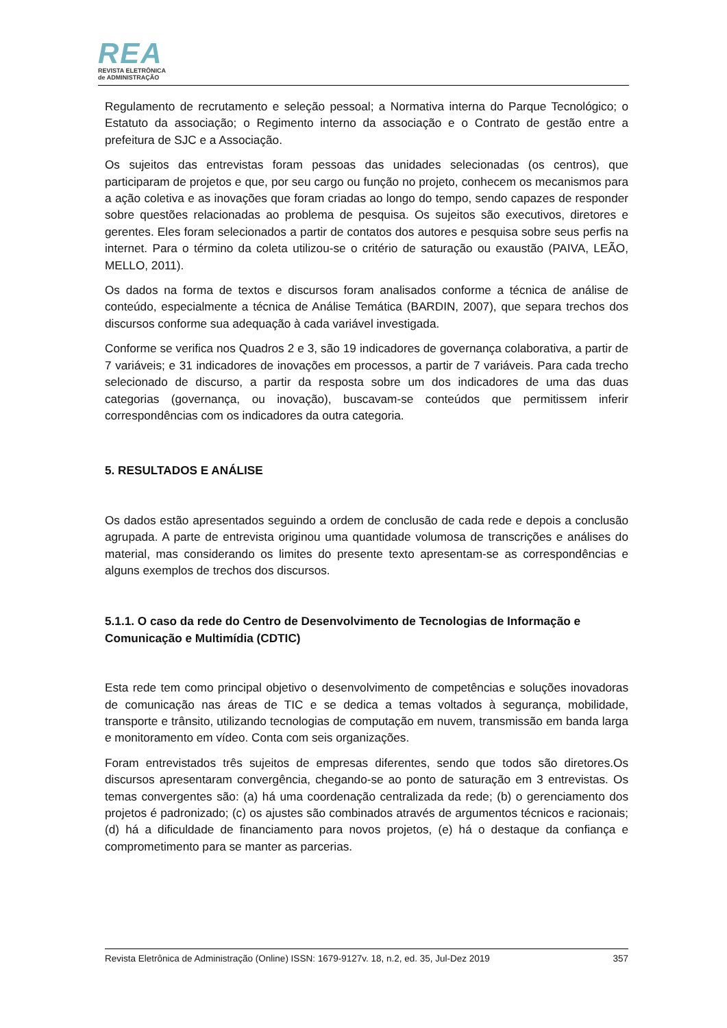REA
REVISTA ELETRÔNICA
de ADMINISTRAÇÃO
Regulamento de recrutamento e seleção pessoal; a Normativa interna do Parque Tecnológico; o Estatuto da associação; o Regimento interno da associação e o Contrato de gestão entre a prefeitura de SJC e a Associação.
Os sujeitos das entrevistas foram pessoas das unidades selecionadas (os centros), que participaram de projetos e que, por seu cargo ou função no projeto, conhecem os mecanismos para a ação coletiva e as inovações que foram criadas ao longo do tempo, sendo capazes de responder sobre questões relacionadas ao problema de pesquisa. Os sujeitos são executivos, diretores e gerentes. Eles foram selecionados a partir de contatos dos autores e pesquisa sobre seus perfis na internet. Para o término da coleta utilizou-se o critério de saturação ou exaustão (PAIVA, LEÃO, MELLO, 2011).
Os dados na forma de textos e discursos foram analisados conforme a técnica de análise de conteúdo, especialmente a técnica de Análise Temática (BARDIN, 2007), que separa trechos dos discursos conforme sua adequação à cada variável investigada.
Conforme se verifica nos Quadros 2 e 3, são 19 indicadores de governança colaborativa, a partir de 7 variáveis; e 31 indicadores de inovações em processos, a partir de 7 variáveis. Para cada trecho selecionado de discurso, a partir da resposta sobre um dos indicadores de uma das duas categorias (governança, ou inovação), buscavam-se conteúdos que permitissem inferir correspondências com os indicadores da outra categoria.
5. RESULTADOS E ANÁLISE
Os dados estão apresentados seguindo a ordem de conclusão de cada rede e depois a conclusão agrupada. A parte de entrevista originou uma quantidade volumosa de transcrições e análises do material, mas considerando os limites do presente texto apresentam-se as correspondências e alguns exemplos de trechos dos discursos.
5.1.1. O caso da rede do Centro de Desenvolvimento de Tecnologias de Informação e Comunicação e Multimídia (CDTIC)
Esta rede tem como principal objetivo o desenvolvimento de competências e soluções inovadoras de comunicação nas áreas de TIC e se dedica a temas voltados à segurança, mobilidade, transporte e trânsito, utilizando tecnologias de computação em nuvem, transmissão em banda larga e monitoramento em vídeo. Conta com seis organizações.
Foram entrevistados três sujeitos de empresas diferentes, sendo que todos são diretores.Os discursos apresentaram convergência, chegando-se ao ponto de saturação em 3 entrevistas. Os temas convergentes são: (a) há uma coordenação centralizada da rede; (b) o gerenciamento dos projetos é padronizado; (c) os ajustes são combinados através de argumentos técnicos e racionais; (d) há a dificuldade de financiamento para novos projetos, (e) há o destaque da confiança e comprometimento para se manter as parcerias.
Revista Eletrônica de Administração (Online) ISSN: 1679-9127v. 18, n.2, ed. 35, Jul-Dez 2019 357